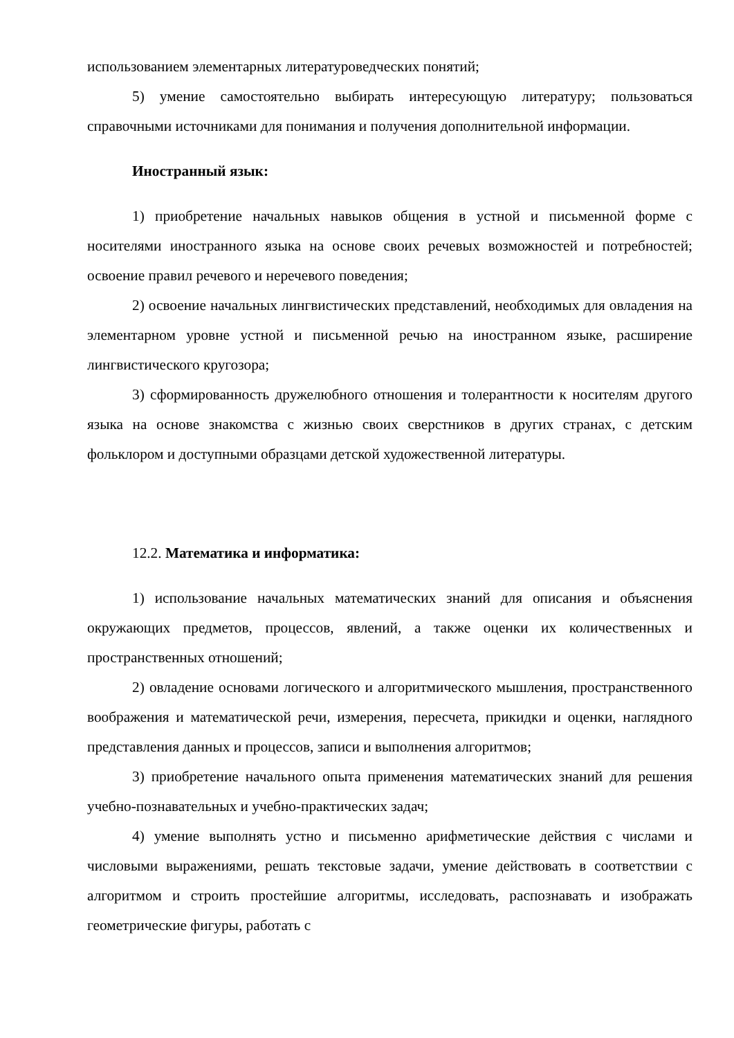использованием элементарных литературоведческих понятий;
5) умение самостоятельно выбирать интересующую литературу; пользоваться справочными источниками для понимания и получения дополнительной информации.
Иностранный язык:
1) приобретение начальных навыков общения в устной и письменной форме с носителями иностранного языка на основе своих речевых возможностей и потребностей; освоение правил речевого и неречевого поведения;
2) освоение начальных лингвистических представлений, необходимых для овладения на элементарном уровне устной и письменной речью на иностранном языке, расширение лингвистического кругозора;
3) сформированность дружелюбного отношения и толерантности к носителям другого языка на основе знакомства с жизнью своих сверстников в других странах, с детским фольклором и доступными образцами детской художественной литературы.
12.2. Математика и информатика:
1) использование начальных математических знаний для описания и объяснения окружающих предметов, процессов, явлений, а также оценки их количественных и пространственных отношений;
2) овладение основами логического и алгоритмического мышления, пространственного воображения и математической речи, измерения, пересчета, прикидки и оценки, наглядного представления данных и процессов, записи и выполнения алгоритмов;
3) приобретение начального опыта применения математических знаний для решения учебно-познавательных и учебно-практических задач;
4) умение выполнять устно и письменно арифметические действия с числами и числовыми выражениями, решать текстовые задачи, умение действовать в соответствии с алгоритмом и строить простейшие алгоритмы, исследовать, распознавать и изображать геометрические фигуры, работать с